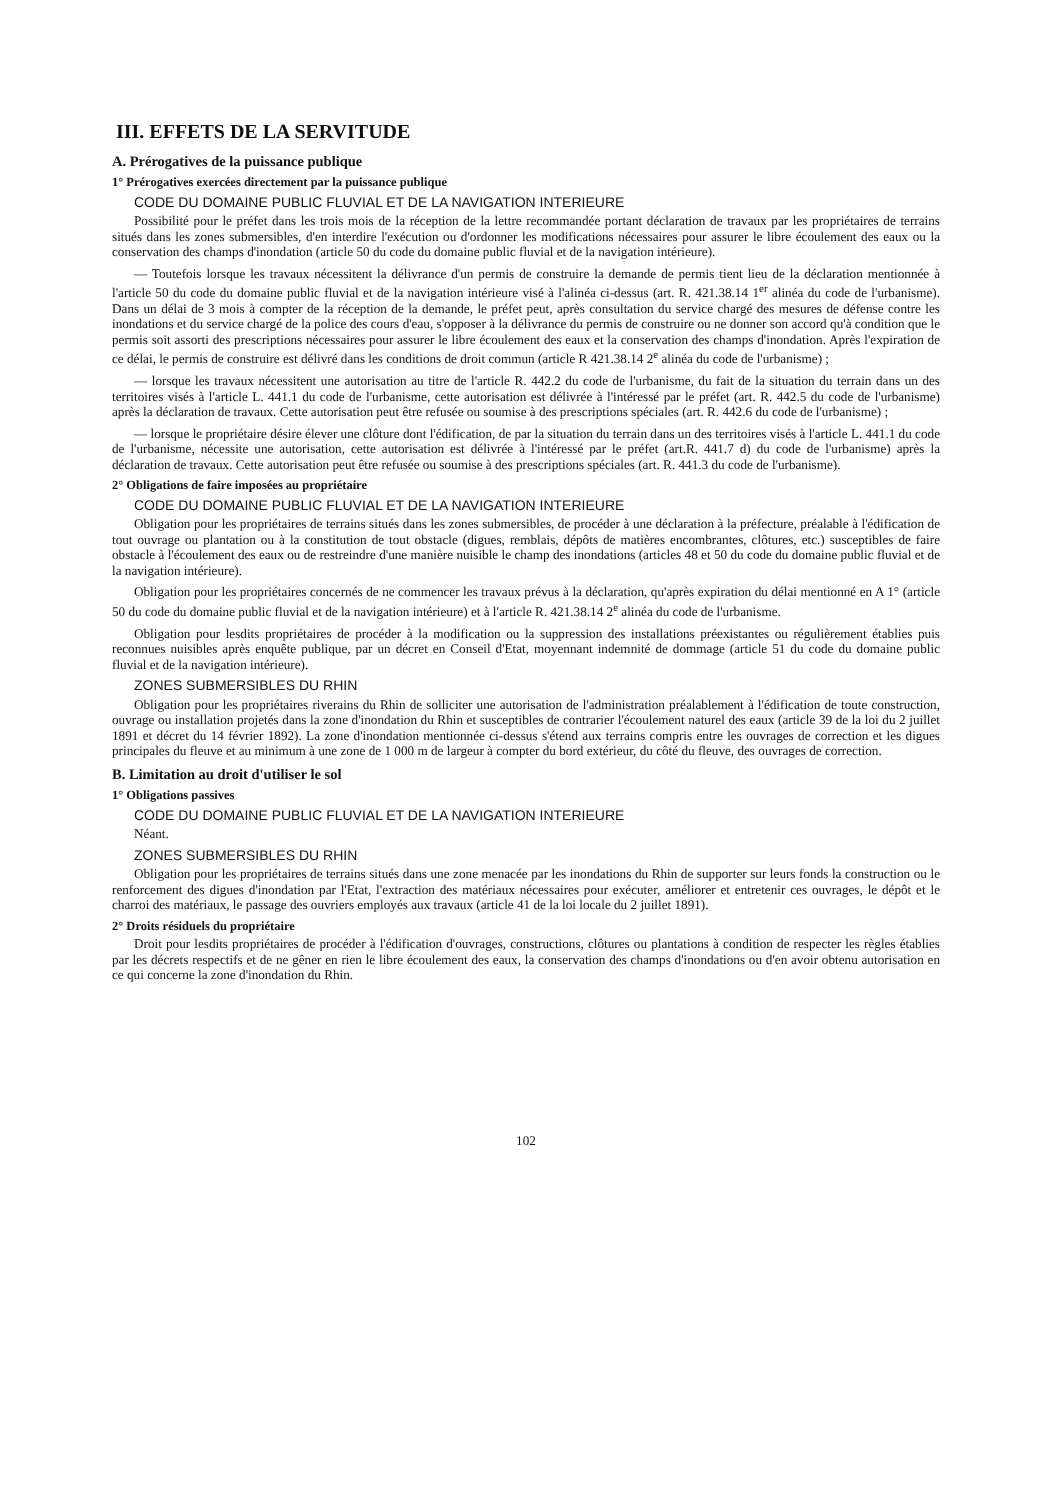III. EFFETS DE LA SERVITUDE
A. Prérogatives de la puissance publique
1° Prérogatives exercées directement par la puissance publique
CODE DU DOMAINE PUBLIC FLUVIAL ET DE LA NAVIGATION INTERIEURE
Possibilité pour le préfet dans les trois mois de la réception de la lettre recommandée portant déclaration de travaux par les propriétaires de terrains situés dans les zones submersibles, d'en interdire l'exécution ou d'ordonner les modifications nécessaires pour assurer le libre écoulement des eaux ou la conservation des champs d'inondation (article 50 du code du domaine public fluvial et de la navigation intérieure).
— Toutefois lorsque les travaux nécessitent la délivrance d'un permis de construire la demande de permis tient lieu de la déclaration mentionnée à l'article 50 du code du domaine public fluvial et de la navigation intérieure visé à l'alinéa ci-dessus (art. R. 421.38.14 1<sup>er</sup> alinéa du code de l'urbanisme). Dans un délai de 3 mois à compter de la réception de la demande, le préfet peut, après consultation du service chargé des mesures de défense contre les inondations et du service chargé de la police des cours d'eau, s'opposer à la délivrance du permis de construire ou ne donner son accord qu'à condition que le permis soit assorti des prescriptions nécessaires pour assurer le libre écoulement des eaux et la conservation des champs d'inondation. Après l'expiration de ce délai, le permis de construire est délivré dans les conditions de droit commun (article R 421.38.14 2<sup>e</sup> alinéa du code de l'urbanisme) ;
— lorsque les travaux nécessitent une autorisation au titre de l'article R. 442.2 du code de l'urbanisme, du fait de la situation du terrain dans un des territoires visés à l'article L. 441.1 du code de l'urbanisme, cette autorisation est délivrée à l'intéressé par le préfet (art. R. 442.5 du code de l'urbanisme) après la déclaration de travaux. Cette autorisation peut être refusée ou soumise à des prescriptions spéciales (art. R. 442.6 du code de l'urbanisme) ;
— lorsque le propriétaire désire élever une clôture dont l'édification, de par la situation du terrain dans un des territoires visés à l'article L. 441.1 du code de l'urbanisme, nécessite une autorisation, cette autorisation est délivrée à l'intéressé par le préfet (art.R. 441.7 d) du code de l'urbanisme) après la déclaration de travaux. Cette autorisation peut être refusée ou soumise à des prescriptions spéciales (art. R. 441.3 du code de l'urbanisme).
2° Obligations de faire imposées au propriétaire
CODE DU DOMAINE PUBLIC FLUVIAL ET DE LA NAVIGATION INTERIEURE
Obligation pour les propriétaires de terrains situés dans les zones submersibles, de procéder à une déclaration à la préfecture, préalable à l'édification de tout ouvrage ou plantation ou à la constitution de tout obstacle (digues, remblais, dépôts de matières encombrantes, clôtures, etc.) susceptibles de faire obstacle à l'écoulement des eaux ou de restreindre d'une manière nuisible le champ des inondations (articles 48 et 50 du code du domaine public fluvial et de la navigation intérieure).
Obligation pour les propriétaires concernés de ne commencer les travaux prévus à la déclaration, qu'après expiration du délai mentionné en A 1° (article 50 du code du domaine public fluvial et de la navigation intérieure) et à l'article R. 421.38.14 2<sup>e</sup> alinéa du code de l'urbanisme.
Obligation pour lesdits propriétaires de procéder à la modification ou la suppression des installations préexistantes ou régulièrement établies puis reconnues nuisibles après enquête publique, par un décret en Conseil d'Etat, moyennant indemnité de dommage (article 51 du code du domaine public fluvial et de la navigation intérieure).
ZONES SUBMERSIBLES DU RHIN
Obligation pour les propriétaires riverains du Rhin de solliciter une autorisation de l'administration préalablement à l'édification de toute construction, ouvrage ou installation projetés dans la zone d'inondation du Rhin et susceptibles de contrarier l'écoulement naturel des eaux (article 39 de la loi du 2 juillet 1891 et décret du 14 février 1892). La zone d'inondation mentionnée ci-dessus s'étend aux terrains compris entre les ouvrages de correction et les digues principales du fleuve et au minimum à une zone de 1 000 m de largeur à compter du bord extérieur, du côté du fleuve, des ouvrages de correction.
B. Limitation au droit d'utiliser le sol
1° Obligations passives
CODE DU DOMAINE PUBLIC FLUVIAL ET DE LA NAVIGATION INTERIEURE
Néant.
ZONES SUBMERSIBLES DU RHIN
Obligation pour les propriétaires de terrains situés dans une zone menacée par les inondations du Rhin de supporter sur leurs fonds la construction ou le renforcement des digues d'inondation par l'Etat, l'extraction des matériaux nécessaires pour exécuter, améliorer et entretenir ces ouvrages, le dépôt et le charroi des matériaux, le passage des ouvriers employés aux travaux (article 41 de la loi locale du 2 juillet 1891).
2° Droits résiduels du propriétaire
Droit pour lesdits propriétaires de procéder à l'édification d'ouvrages, constructions, clôtures ou plantations à condition de respecter les règles établies par les décrets respectifs et de ne gêner en rien le libre écoulement des eaux, la conservation des champs d'inondations ou d'en avoir obtenu autorisation en ce qui concerne la zone d'inondation du Rhin.
102